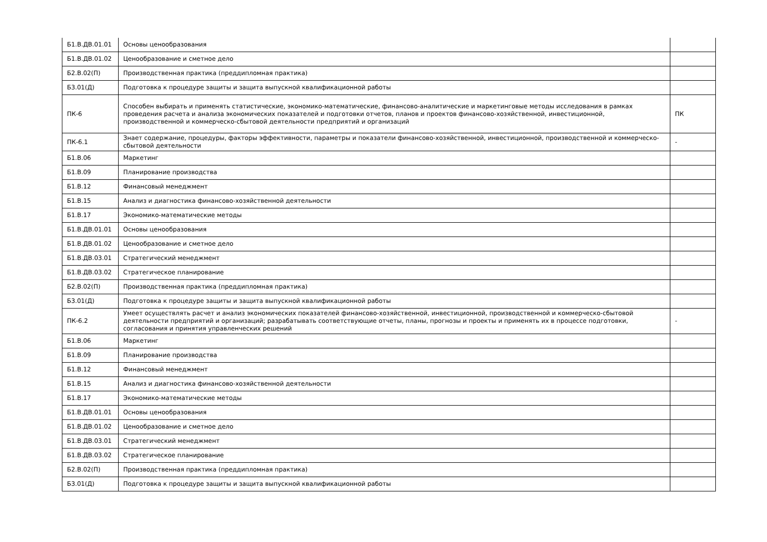| Б1.В.ДВ.01.01 | Основы ценообразования | |
| Б1.В.ДВ.01.02 | Ценообразование и сметное дело | |
| Б2.В.02(П) | Производственная практика (преддипломная практика) | |
| Б3.01(Д) | Подготовка к процедуре защиты и защита выпускной квалификационной работы | |
| ПК-6 | Способен выбирать и применять статистические, экономико-математические, финансово-аналитические и маркетинговые методы исследования в рамках проведения расчета и анализа экономических показателей и подготовки отчетов, планов и проектов финансово-хозяйственной, инвестиционной, производственной и коммерческо-сбытовой деятельности предприятий и организаций | ПК |
| ПК-6.1 | Знает содержание, процедуры, факторы эффективности, параметры и показатели финансово-хозяйственной, инвестиционной, производственной и коммерческо-сбытовой деятельности | - |
| Б1.В.06 | Маркетинг | |
| Б1.В.09 | Планирование производства | |
| Б1.В.12 | Финансовый менеджмент | |
| Б1.В.15 | Анализ и диагностика финансово-хозяйственной деятельности | |
| Б1.В.17 | Экономико-математические методы | |
| Б1.В.ДВ.01.01 | Основы ценообразования | |
| Б1.В.ДВ.01.02 | Ценообразование и сметное дело | |
| Б1.В.ДВ.03.01 | Стратегический менеджмент | |
| Б1.В.ДВ.03.02 | Стратегическое планирование | |
| Б2.В.02(П) | Производственная практика (преддипломная практика) | |
| Б3.01(Д) | Подготовка к процедуре защиты и защита выпускной квалификационной работы | |
| ПК-6.2 | Умеет осуществлять расчет и анализ экономических показателей финансово-хозяйственной, инвестиционной, производственной и коммерческо-сбытовой деятельности предприятий и организаций; разрабатывать соответствующие отчеты, планы, прогнозы и проекты и применять их в процессе подготовки, согласования и принятия управленческих решений | - |
| Б1.В.06 | Маркетинг | |
| Б1.В.09 | Планирование производства | |
| Б1.В.12 | Финансовый менеджмент | |
| Б1.В.15 | Анализ и диагностика финансово-хозяйственной деятельности | |
| Б1.В.17 | Экономико-математические методы | |
| Б1.В.ДВ.01.01 | Основы ценообразования | |
| Б1.В.ДВ.01.02 | Ценообразование и сметное дело | |
| Б1.В.ДВ.03.01 | Стратегический менеджмент | |
| Б1.В.ДВ.03.02 | Стратегическое планирование | |
| Б2.В.02(П) | Производственная практика (преддипломная практика) | |
| Б3.01(Д) | Подготовка к процедуре защиты и защита выпускной квалификационной работы | |